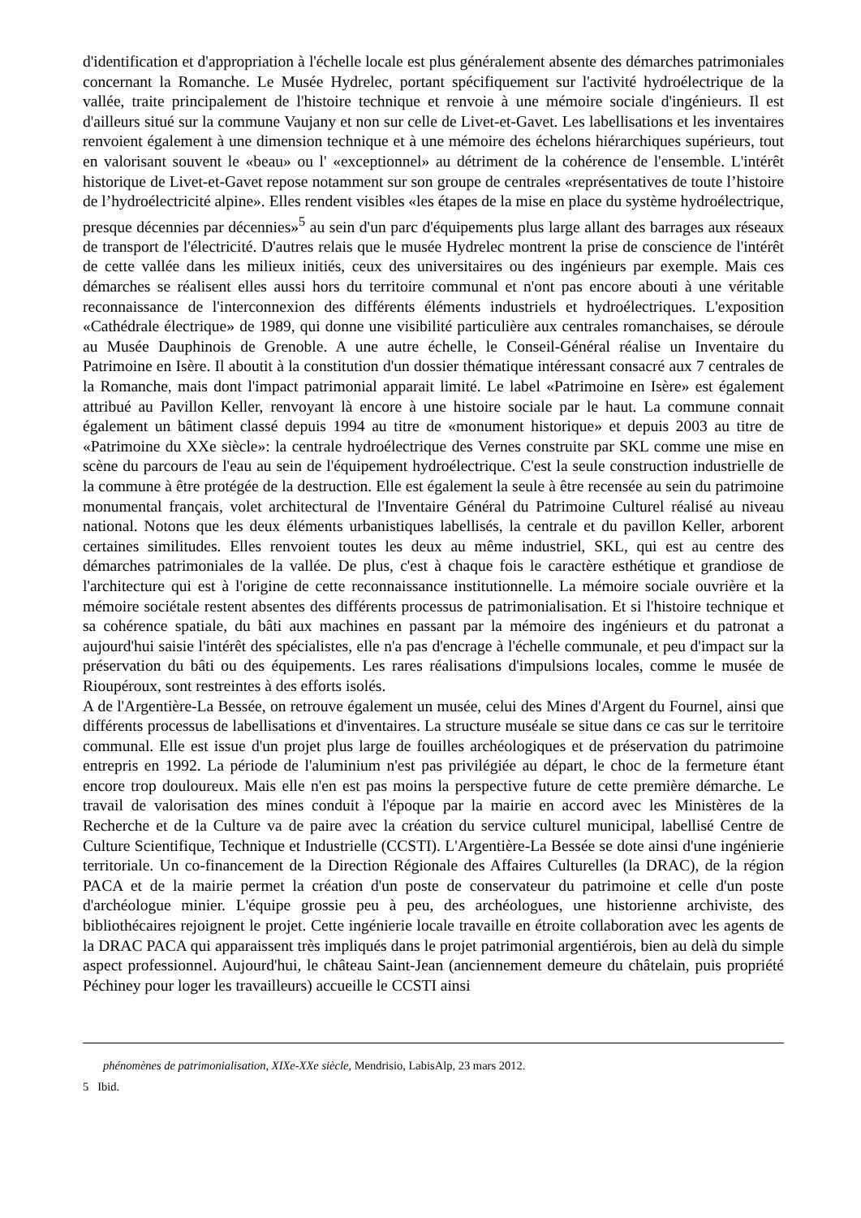d'identification et d'appropriation à l'échelle locale est plus généralement absente des démarches patrimoniales concernant la Romanche. Le Musée Hydrelec, portant spécifiquement sur l'activité hydroélectrique de la vallée, traite principalement de l'histoire technique et renvoie à une mémoire sociale d'ingénieurs. Il est d'ailleurs situé sur la commune Vaujany et non sur celle de Livet-et-Gavet. Les labellisations et les inventaires renvoient également à une dimension technique et à une mémoire des échelons hiérarchiques supérieurs, tout en valorisant souvent le «beau» ou l' «exceptionnel» au détriment de la cohérence de l'ensemble. L'intérêt historique de Livet-et-Gavet repose notamment sur son groupe de centrales «représentatives de toute l’histoire de l’hydroélectricité alpine». Elles rendent visibles «les étapes de la mise en place du système hydroélectrique, presque décennies par décennies»<sup>5</sup> au sein d'un parc d'équipements plus large allant des barrages aux réseaux de transport de l'électricité. D'autres relais que le musée Hydrelec montrent la prise de conscience de l'intérêt de cette vallée dans les milieux initiés, ceux des universitaires ou des ingénieurs par exemple. Mais ces démarches se réalisent elles aussi hors du territoire communal et n'ont pas encore abouti à une véritable reconnaissance de l'interconnexion des différents éléments industriels et hydroélectriques. L'exposition «Cathédrale électrique» de 1989, qui donne une visibilité particulière aux centrales romanchaises, se déroule au Musée Dauphinois de Grenoble. A une autre échelle, le Conseil-Général réalise un Inventaire du Patrimoine en Isère. Il aboutit à la constitution d'un dossier thématique intéressant consacré aux 7 centrales de la Romanche, mais dont l'impact patrimonial apparait limité. Le label «Patrimoine en Isère» est également attribué au Pavillon Keller, renvoyant là encore à une histoire sociale par le haut. La commune connait également un bâtiment classé depuis 1994 au titre de «monument historique» et depuis 2003 au titre de «Patrimoine du XXe siècle»: la centrale hydroélectrique des Vernes construite par SKL comme une mise en scène du parcours de l'eau au sein de l'équipement hydroélectrique. C'est la seule construction industrielle de la commune à être protégée de la destruction. Elle est également la seule à être recensée au sein du patrimoine monumental français, volet architectural de l'Inventaire Général du Patrimoine Culturel réalisé au niveau national. Notons que les deux éléments urbanistiques labellisés, la centrale et du pavillon Keller, arborent certaines similitudes. Elles renvoient toutes les deux au même industriel, SKL, qui est au centre des démarches patrimoniales de la vallée. De plus, c'est à chaque fois le caractère esthétique et grandiose de l'architecture qui est à l'origine de cette reconnaissance institutionnelle. La mémoire sociale ouvrière et la mémoire sociétale restent absentes des différents processus de patrimonialisation. Et si l'histoire technique et sa cohérence spatiale, du bâti aux machines en passant par la mémoire des ingénieurs et du patronat a aujourd'hui saisie l'intérêt des spécialistes, elle n'a pas d'encrage à l'échelle communale, et peu d'impact sur la préservation du bâti ou des équipements. Les rares réalisations d'impulsions locales, comme le musée de Rioupéroux, sont restreintes à des efforts isolés.
A de l'Argentière-La Bessée, on retrouve également un musée, celui des Mines d'Argent du Fournel, ainsi que différents processus de labellisations et d'inventaires. La structure muséale se situe dans ce cas sur le territoire communal. Elle est issue d'un projet plus large de fouilles archéologiques et de préservation du patrimoine entrepris en 1992. La période de l'aluminium n'est pas privilégiée au départ, le choc de la fermeture étant encore trop douloureux. Mais elle n'en est pas moins la perspective future de cette première démarche. Le travail de valorisation des mines conduit à l'époque par la mairie en accord avec les Ministères de la Recherche et de la Culture va de paire avec la création du service culturel municipal, labellisé Centre de Culture Scientifique, Technique et Industrielle (CCSTI). L'Argentière-La Bessée se dote ainsi d'une ingénierie territoriale. Un co-financement de la Direction Régionale des Affaires Culturelles (la DRAC), de la région PACA et de la mairie permet la création d'un poste de conservateur du patrimoine et celle d'un poste d'archéologue minier. L'équipe grossie peu à peu, des archéologues, une historienne archiviste, des bibliothécaires rejoignent le projet. Cette ingénierie locale travaille en étroite collaboration avec les agents de la DRAC PACA qui apparaissent très impliqués dans le projet patrimonial argentiérois, bien au delà du simple aspect professionnel. Aujourd'hui, le château Saint-Jean (anciennement demeure du châtelain, puis propriété Péchiney pour loger les travailleurs) accueille le CCSTI ainsi
phénomènes de patrimonialisation, XIXe-XXe siècle, Mendrisio, LabisAlp, 23 mars 2012.
5 Ibid.